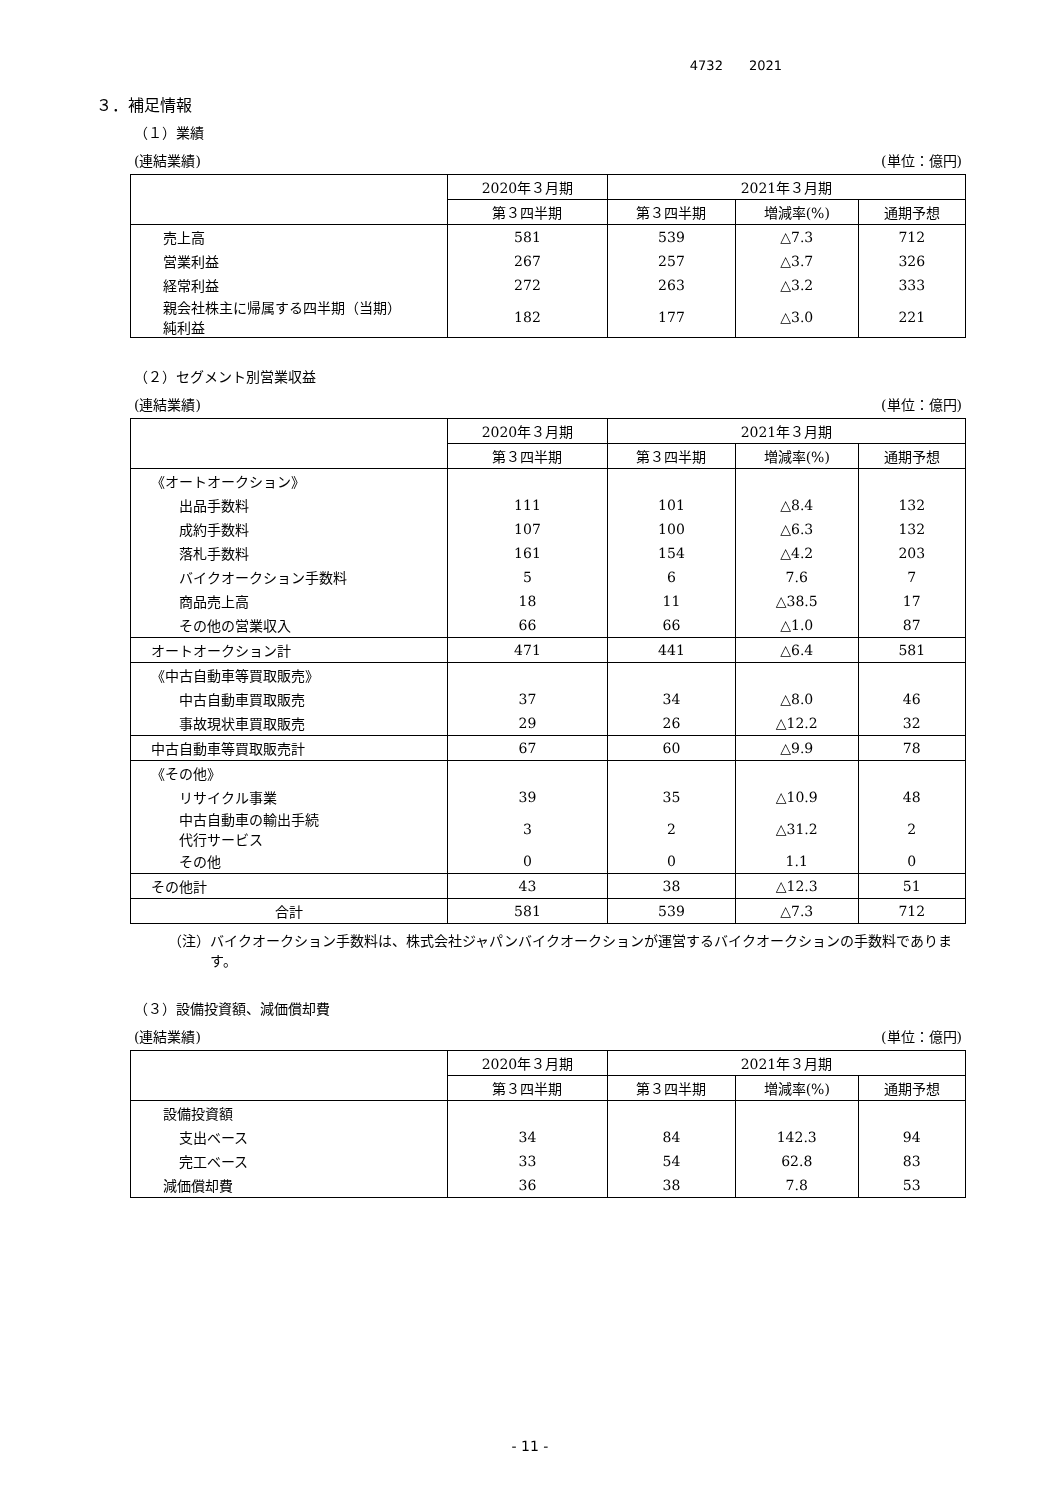4732　　2021
３．補足情報
（１）業績
(連結業績) (単位：億円)
| | 2020年３月期 | 2021年３月期 | | |
| --- | --- | --- | --- | --- |
| | 第３四半期 | 第３四半期 | 増減率(%) | 通期予想 |
| 売上高 | 581 | 539 | △7.3 | 712 |
| 営業利益 | 267 | 257 | △3.7 | 326 |
| 経常利益 | 272 | 263 | △3.2 | 333 |
| 親会社株主に帰属する四半期（当期） 純利益 | 182 | 177 | △3.0 | 221 |
（２）セグメント別営業収益
(連結業績) (単位：億円)
| | 2020年３月期 | 2021年３月期 | | |
| --- | --- | --- | --- | --- |
| | 第３四半期 | 第３四半期 | 増減率(%) | 通期予想 |
| 《オートオークション》 | | | | |
| 出品手数料 | 111 | 101 | △8.4 | 132 |
| 成約手数料 | 107 | 100 | △6.3 | 132 |
| 落札手数料 | 161 | 154 | △4.2 | 203 |
| バイクオークション手数料 | 5 | 6 | 7.6 | 7 |
| 商品売上高 | 18 | 11 | △38.5 | 17 |
| その他の営業収入 | 66 | 66 | △1.0 | 87 |
| オートオークション計 | 471 | 441 | △6.4 | 581 |
| 《中古自動車等買取販売》 | | | | |
| 中古自動車買取販売 | 37 | 34 | △8.0 | 46 |
| 事故現状車買取販売 | 29 | 26 | △12.2 | 32 |
| 中古自動車等買取販売計 | 67 | 60 | △9.9 | 78 |
| 《その他》 | | | | |
| リサイクル事業 | 39 | 35 | △10.9 | 48 |
| 中古自動車の輸出手続 代行サービス | 3 | 2 | △31.2 | 2 |
| その他 | 0 | 0 | 1.1 | 0 |
| その他計 | 43 | 38 | △12.3 | 51 |
| 合計 | 581 | 539 | △7.3 | 712 |
（注）バイクオークション手数料は、株式会社ジャパンバイクオークションが運営するバイクオークションの手数料であります。
（３）設備投資額、減価償却費
(連結業績) (単位：億円)
| | 2020年３月期 | 2021年３月期 | | |
| --- | --- | --- | --- | --- |
| | 第３四半期 | 第３四半期 | 増減率(%) | 通期予想 |
| 設備投資額 | | | | |
| 支出ベース | 34 | 84 | 142.3 | 94 |
| 完工ベース | 33 | 54 | 62.8 | 83 |
| 減価償却費 | 36 | 38 | 7.8 | 53 |
- 11 -